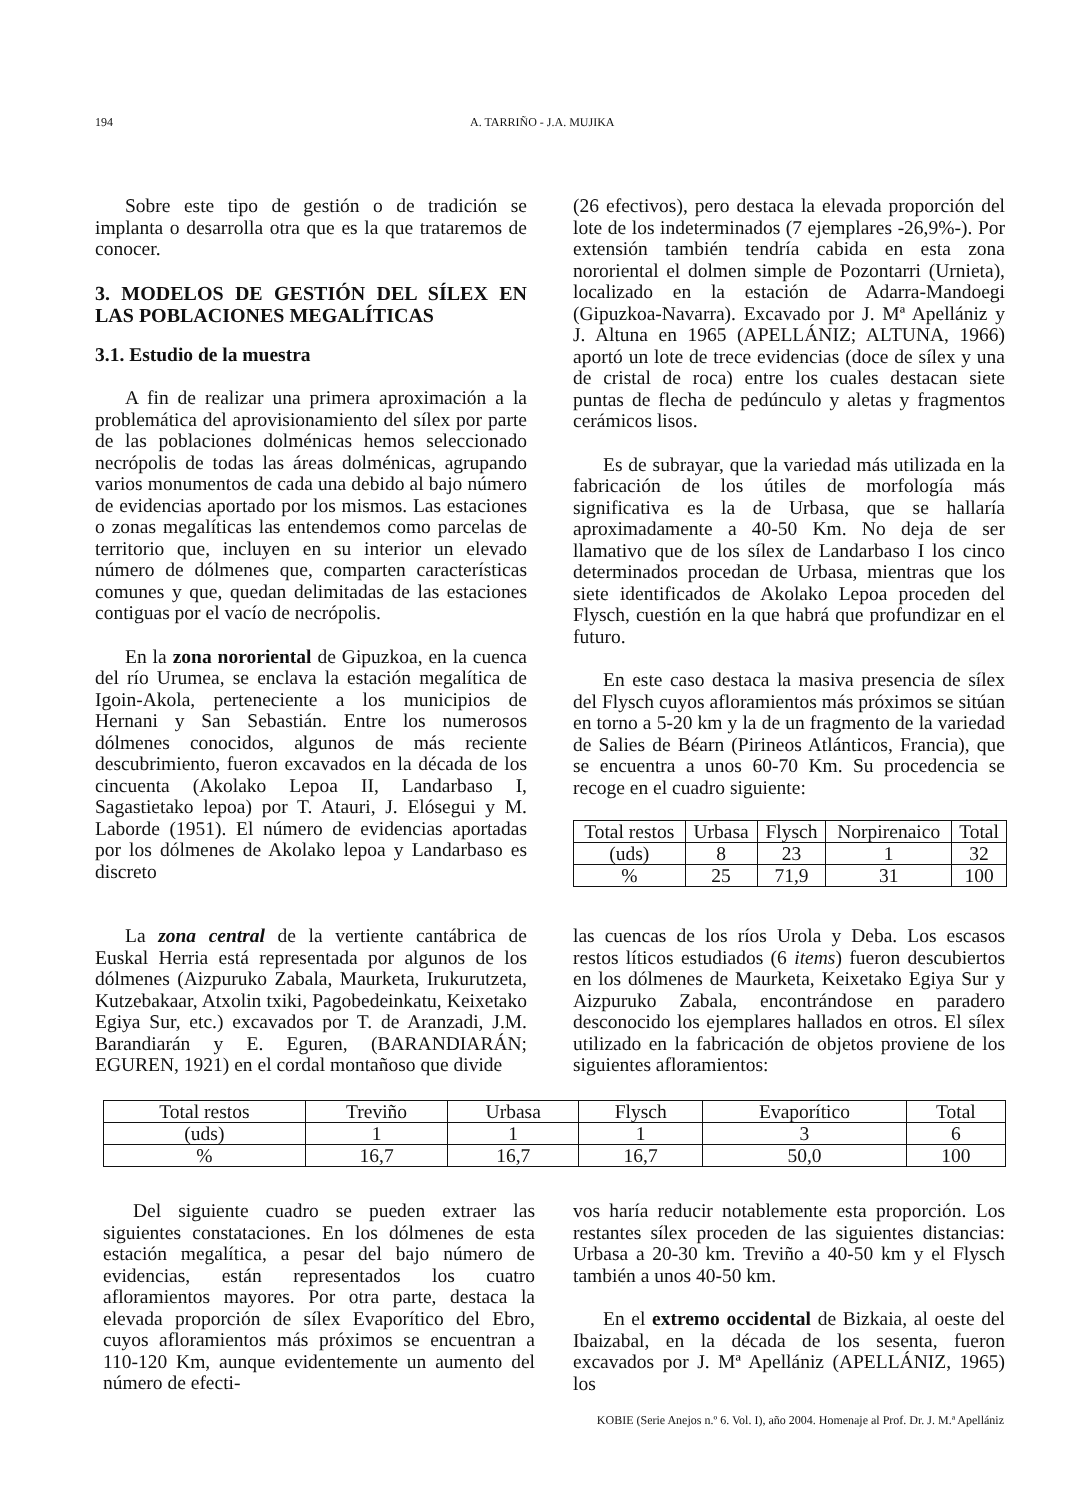194 A. TARRIÑO - J.A. MUJIKA
Sobre este tipo de gestión o de tradición se implanta o desarrolla otra que es la que trataremos de conocer.
3. MODELOS DE GESTIÓN DEL SÍLEX EN LAS POBLACIONES MEGALÍTICAS
3.1. Estudio de la muestra
A fin de realizar una primera aproximación a la problemática del aprovisionamiento del sílex por parte de las poblaciones dolménicas hemos seleccionado necrópolis de todas las áreas dolménicas, agrupando varios monumentos de cada una debido al bajo número de evidencias aportado por los mismos. Las estaciones o zonas megalíticas las entendemos como parcelas de territorio que, incluyen en su interior un elevado número de dólmenes que, comparten características comunes y que, quedan delimitadas de las estaciones contiguas por el vacío de necrópolis.
En la zona nororiental de Gipuzkoa, en la cuenca del río Urumea, se enclava la estación megalítica de Igoin-Akola, perteneciente a los municipios de Hernani y San Sebastián. Entre los numerosos dólmenes conocidos, algunos de más reciente descubrimiento, fueron excavados en la década de los cincuenta (Akolako Lepoa II, Landarbaso I, Sagastietako lepoa) por T. Atauri, J. Elósegui y M. Laborde (1951). El número de evidencias aportadas por los dólmenes de Akolako lepoa y Landarbaso es discreto
(26 efectivos), pero destaca la elevada proporción del lote de los indeterminados (7 ejemplares -26,9%-). Por extensión también tendría cabida en esta zona nororiental el dolmen simple de Pozontarri (Urnieta), localizado en la estación de Adarra-Mandoegi (Gipuzkoa-Navarra). Excavado por J. Mª Apellániz y J. Altuna en 1965 (APELLÁNIZ; ALTUNA, 1966) aportó un lote de trece evidencias (doce de sílex y una de cristal de roca) entre los cuales destacan siete puntas de flecha de pedúnculo y aletas y fragmentos cerámicos lisos.
Es de subrayar, que la variedad más utilizada en la fabricación de los útiles de morfología más significativa es la de Urbasa, que se hallaría aproximadamente a 40-50 Km. No deja de ser llamativo que de los sílex de Landarbaso I los cinco determinados procedan de Urbasa, mientras que los siete identificados de Akolako Lepoa proceden del Flysch, cuestión en la que habrá que profundizar en el futuro.
En este caso destaca la masiva presencia de sílex del Flysch cuyos afloramientos más próximos se sitúan en torno a 5-20 km y la de un fragmento de la variedad de Salies de Béarn (Pirineos Atlánticos, Francia), que se encuentra a unos 60-70 Km. Su procedencia se recoge en el cuadro siguiente:
| Total restos | Urbasa | Flysch | Norpirenaico | Total |
| (uds) | 8 | 23 | 1 | 32 |
| % | 25 | 71,9 | 31 | 100 |
La zona central de la vertiente cantábrica de Euskal Herria está representada por algunos de los dólmenes (Aizpuruko Zabala, Maurketa, Irukurutzeta, Kutzebakaar, Atxolin txiki, Pagobedeinkatu, Keixetako Egiya Sur, etc.) excavados por T. de Aranzadi, J.M. Barandiarán y E. Eguren, (BARANDIARÁN; EGUREN, 1921) en el cordal montañoso que divide
las cuencas de los ríos Urola y Deba. Los escasos restos líticos estudiados (6 items) fueron descubiertos en los dólmenes de Maurketa, Keixetako Egiya Sur y Aizpuruko Zabala, encontrándose en paradero desconocido los ejemplares hallados en otros. El sílex utilizado en la fabricación de objetos proviene de los siguientes afloramientos:
| Total restos | Treviño | Urbasa | Flysch | Evaporítico | Total |
| (uds) | 1 | 1 | 1 | 3 | 6 |
| % | 16,7 | 16,7 | 16,7 | 50,0 | 100 |
Del siguiente cuadro se pueden extraer las siguientes constataciones. En los dólmenes de esta estación megalítica, a pesar del bajo número de evidencias, están representados los cuatro afloramientos mayores. Por otra parte, destaca la elevada proporción de sílex Evaporítico del Ebro, cuyos afloramientos más próximos se encuentran a 110-120 Km, aunque evidentemente un aumento del número de efecti-
vos haría reducir notablemente esta proporción. Los restantes sílex proceden de las siguientes distancias: Urbasa a 20-30 km. Treviño a 40-50 km y el Flysch también a unos 40-50 km.
En el extremo occidental de Bizkaia, al oeste del Ibaizabal, en la década de los sesenta, fueron excavados por J. Mª Apellániz (APELLÁNIZ, 1965) los
KOBIE (Serie Anejos n.º 6. Vol. I), año 2004. Homenaje al Prof. Dr. J. M.ª Apellániz